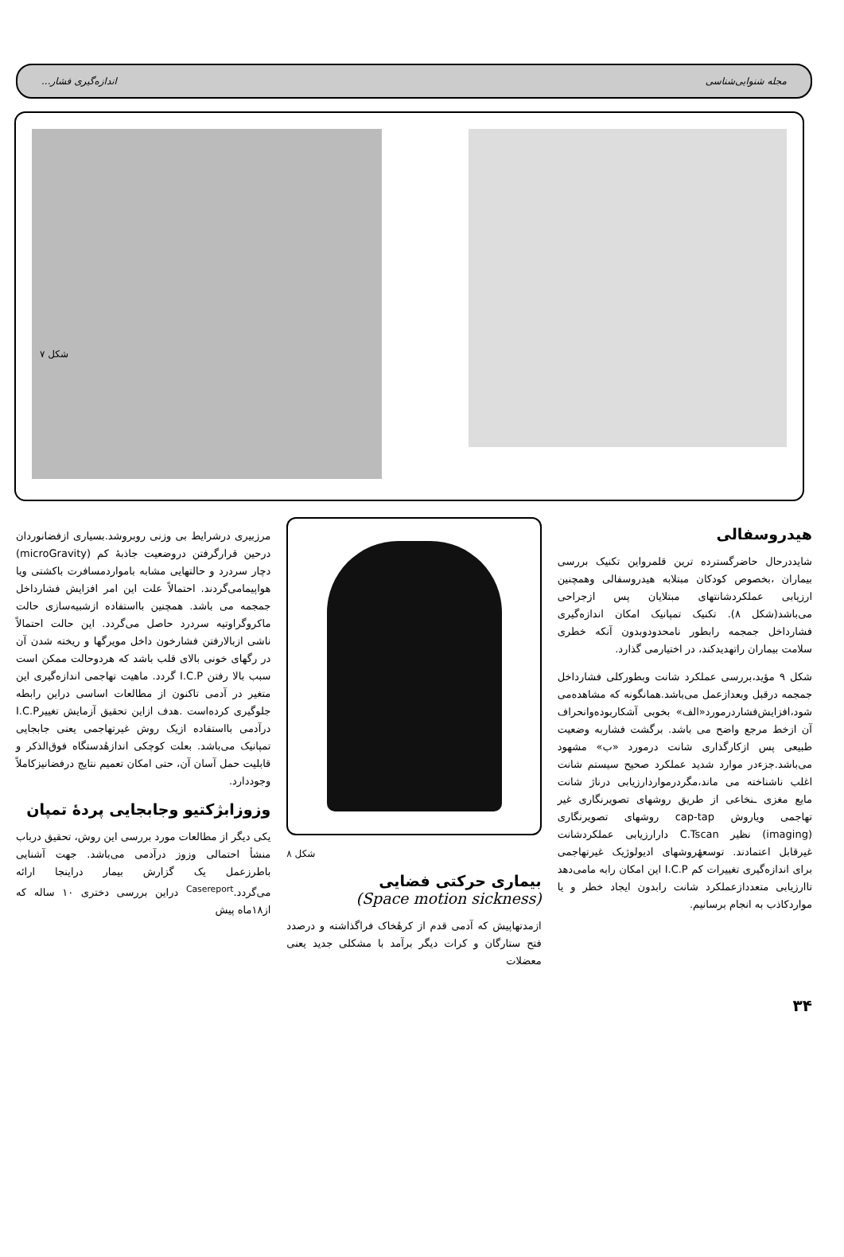مجله شنوایی‌شناسی اندازه‌گیری فشار...
شکل ۷
هیدروسفالی
شایددرحال حاضرگسترده ترین قلمرواین تکنیک بررسی بیماران ،بخصوص کودکان مبتلابه هیدروسفالی وهمچنین ارزیابی عملکردشانتهای مبتلایان پس ازجراحی می‌باشد(شکل ۸). تکنیک تمپانیک امکان اندازه‌گیری فشارداخل جمجمه رابطور نامحدودوبدون آنکه خطری سلامت بیماران راتهدیدکند، در اختیارمی گذارد.
شکل ۹ مؤید،بررسی عملکرد شانت وبطورکلی فشارداخل جمجمه درقبل وبعدازعمل می‌باشد.همانگونه که مشاهده‌می شود،افزایش‌فشاردرمورد«الف» بخوبی آشکاربوده‌وانحراف آن ازخط مرجع واضح می باشد. برگشت فشاربه وضعیت طبیعی پس ازکارگذاری شانت درمورد «ب» مشهود می‌باشد.جزءدر موارد شدید عملکرد صحیح سیستم شانت اغلب ناشناخته می ماند،مگردرمواردارزیابی درناژ شانت مایع مغزی ـنخاعی از طریق روشهای تصویرنگاری غیر تهاجمی ویاروش cap-tap روشهای تصویرنگاری (imaging) نظیر C.Tscan دارارزیابی عملکردشانت غیرقابل اعتمادند. توسعهٔروشهای ادیولوژیک غیرتهاجمی برای اندازه‌گیری تغییرات کم I.C.P این امکان رابه مامی‌دهد تاارزیابی متعددازعملکرد شانت رابدون ایجاد خطر و یا مواردکاذب به انجام برسانیم.
شکل ۸
بیماری حرکتی فضایی
(Space motion sickness)
ازمدتهاپیش که آدمی قدم از کرهٔخاک فراگذاشته و درصدد فتح ستارگان و کرات دیگر برآمد با مشکلی جدید یعنی معضلات
مرزبیری درشرایط بی وزنی روبروشد.بسیاری ازفضانوردان درحین قرارگرفتن دروضعیت جاذبهٔ کم (microGravity) دچار سردرد و حالتهایی مشابه باموارد‌مسافرت باکشتی ویا هواپیمامی‌گردند. احتمالاً علت این امر افزایش فشارداخل جمجمه می باشد. همچنین بااستفاده ازشبیه‌سازی حالت ماکروگراوتیه سردرد حاصل می‌گردد. این حالت احتمالاً ناشی ازبالارفتن فشارخون داخل مویرگها و ریخته شدن آن در رگهای خونی بالای قلب باشد که هردوحالت ممکن است سبب بالا رفتن I.C.P گردد. ماهیت تهاجمی اندازه‌گیری این متغیر در آدمی تاکنون از مطالعات اساسی دراین رابطه جلوگیری کرده‌است .هدف ازاین تحقیق آزمایش تغییرI.C.P درآدمی بااستفاده ازیک روش غیرتهاجمی یعنی جابجایی تمپانیک می‌باشد. بعلت کوچکی اندازهٔدستگاه فوق‌الذکر و قابلیت حمل آسان آن، حتی امکان تعمیم نتایج درفضانیزکاملاً وجوددارد.
وزوزابژکتیو وجابجایی پردهٔ تمپان
یکی دیگر از مطالعات مورد بررسی این روش، تحقیق درباب منشأ احتمالی وزوز درآدمی می‌باشد. جهت آشنایی باطرزعمل یک گزارش بیمار دراینجا ارائه می‌گردد.<sup>Casereport</sup> دراین بررسی دختری ۱۰ ساله که از۱۸ماه پیش
۳۴